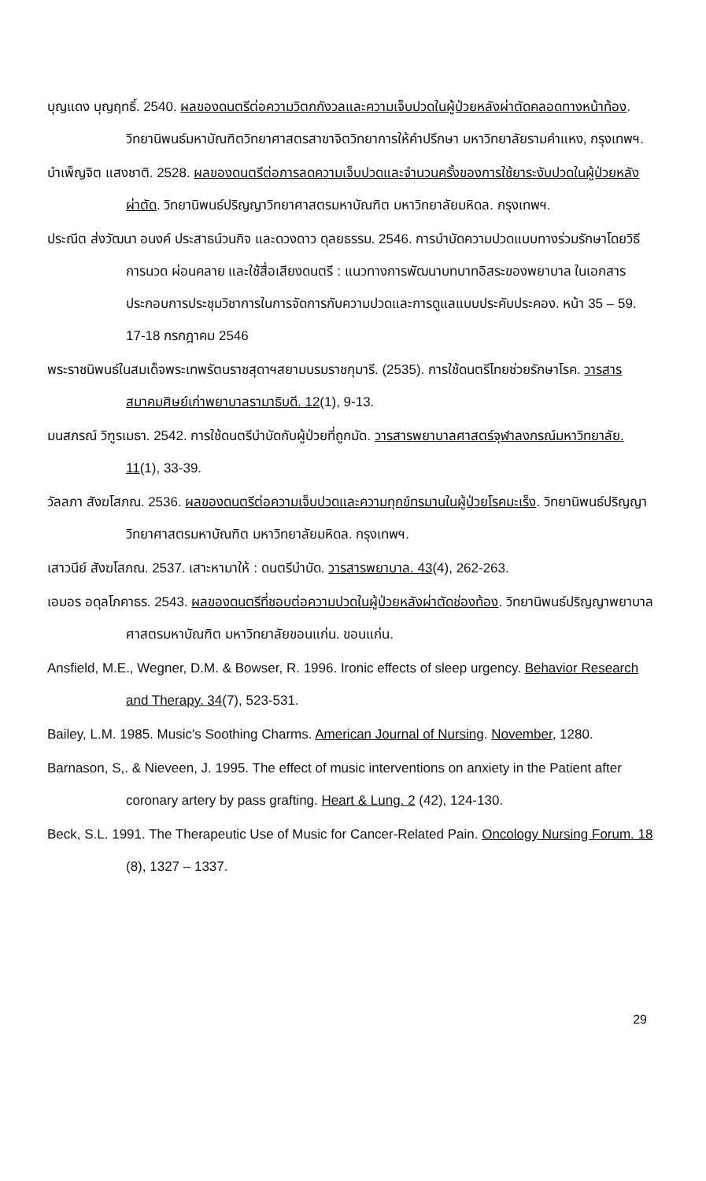บุญแดง บุญฤทธิ์. 2540. ผลของดนตรีต่อความวิตกกังวลและความเจ็บปวดในผู้ป่วยหลังผ่าตัดคลอดทางหน้าท้อง. วิทยานิพนธ์มหาบัณฑิตวิทยาศาสตรสาขาจิตวิทยาการให้คำปรึกษา มหาวิทยาลัยรามคำแหง, กรุงเทพฯ.
บำเพ็ญจิต แสงชาติ. 2528. ผลของดนตรีต่อการลดความเจ็บปวดและจำนวนครั้งของการใช้ยาระงับปวดในผู้ป่วยหลังผ่าตัด. วิทยานิพนธ์ปริญญาวิทยาศาสตรมหาบัณฑิต มหาวิทยาลัยมหิดล. กรุงเทพฯ.
ประณีต ส่งวัฒนา อนงค์ ประสาธน์วนกิจ และดวงดาว ดุลยธรรม. 2546. การบำบัดความปวดแบบทางร่วมรักษาโดยวิธีการนวด ผ่อนคลาย และใช้สื่อเสียงดนตรี : แนวทางการพัฒนาบทบาทอิสระของพยาบาล ในเอกสารประกอบการประชุมวิชาการในการจัดการกับความปวดและการดูแลแบบประคับประคอง. หน้า 35 – 59. 17-18 กรกฎาคม 2546
พระราชนิพนธ์ในสมเด็จพระเทพรัตนราชสุดาฯสยามบรมราชกุมารี. (2535). การใช้ดนตรีไทยช่วยรักษาโรค. วารสารสมาคมศิษย์เก่าพยาบาลรามาธิบดี. 12(1), 9-13.
มนสภรณ์ วิฑูรเมธา. 2542. การใช้ดนตรีบำบัดกับผู้ป่วยที่ถูกมัด. วารสารพยาบาลศาสตร์จุฬาลงกรณ์มหาวิทยาลัย. 11(1), 33-39.
วัลลภา สังฆโสภณ. 2536. ผลของดนตรีต่อความเจ็บปวดและความทุกข์ทรมานในผู้ป่วยโรคมะเร็ง. วิทยานิพนธ์ปริญญาวิทยาศาสตรมหาบัณฑิต มหาวิทยาลัยมหิดล. กรุงเทพฯ.
เสาวนีย์ สังฆโสภณ. 2537. เสาะหามาให้ : ดนตรีบำบัด. วารสารพยาบาล. 43(4), 262-263.
เอมอร อดุลโภคาธร. 2543. ผลของดนตรีที่ชอบต่อความปวดในผู้ป่วยหลังผ่าตัดช่องท้อง. วิทยานิพนธ์ปริญญาพยาบาลศาสตรมหาบัณฑิต มหาวิทยาลัยขอนแก่น. ขอนแก่น.
Ansfield, M.E., Wegner, D.M. & Bowser, R. 1996. Ironic effects of sleep urgency. Behavior Research and Therapy. 34(7), 523-531.
Bailey, L.M. 1985. Music's Soothing Charms. American Journal of Nursing. November, 1280.
Barnason, S,. & Nieveen, J. 1995. The effect of music interventions on anxiety in the Patient after coronary artery by pass grafting. Heart & Lung. 2 (42), 124-130.
Beck, S.L. 1991. The Therapeutic Use of Music for Cancer-Related Pain. Oncology Nursing Forum. 18 (8), 1327 – 1337.
29